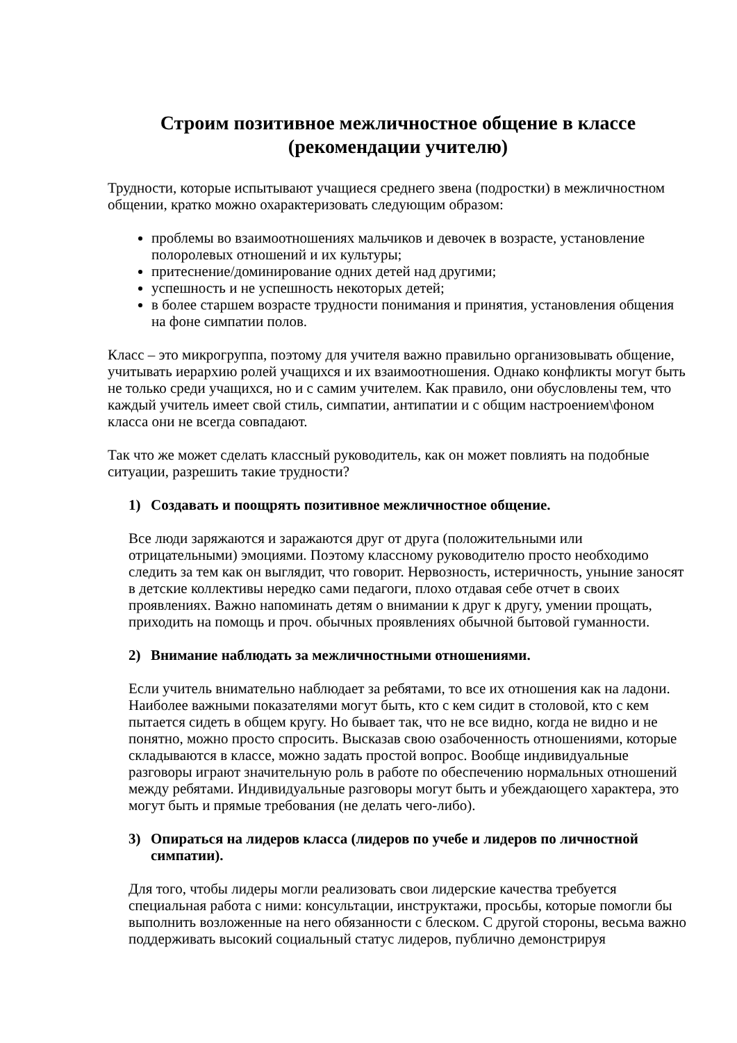Строим позитивное межличностное общение в классе
(рекомендации учителю)
Трудности, которые испытывают учащиеся среднего звена (подростки) в межличностном общении, кратко можно охарактеризовать следующим образом:
проблемы во взаимоотношениях мальчиков и девочек в возрасте, установление полоролевых отношений и их культуры;
притеснение/доминирование одних детей над другими;
успешность и не успешность некоторых детей;
в более старшем возрасте трудности понимания и принятия, установления общения на фоне симпатии полов.
Класс – это микрогруппа, поэтому для учителя важно правильно организовывать общение, учитывать иерархию ролей учащихся и их взаимоотношения. Однако конфликты могут быть не только среди учащихся, но и с самим учителем. Как правило, они обусловлены тем, что каждый учитель имеет свой стиль, симпатии, антипатии и с общим настроением\фоном класса они не всегда совпадают.
Так что же может сделать классный руководитель, как он может повлиять на подобные ситуации, разрешить такие трудности?
1) Создавать и поощрять позитивное межличностное общение.
Все люди заряжаются и заражаются друг от друга (положительными или отрицательными) эмоциями. Поэтому классному руководителю просто необходимо следить за тем как он выглядит, что говорит. Нервозность, истеричность, уныние заносят в детские коллективы нередко сами педагоги, плохо отдавая себе отчет в своих проявлениях. Важно напоминать детям о внимании к друг к другу, умении прощать, приходить на помощь и проч. обычных проявлениях обычной бытовой гуманности.
2) Внимание наблюдать за межличностными отношениями.
Если учитель внимательно наблюдает за ребятами, то все их отношения как на ладони. Наиболее важными показателями могут быть, кто с кем сидит в столовой, кто с кем пытается сидеть в общем кругу. Но бывает так, что не все видно, когда не видно и не понятно, можно просто спросить. Высказав свою озабоченность отношениями, которые складываются в классе, можно задать простой вопрос. Вообще индивидуальные разговоры играют значительную роль в работе по обеспечению нормальных отношений между ребятами. Индивидуальные разговоры могут быть и убеждающего характера, это могут быть и прямые требования (не делать чего-либо).
3) Опираться на лидеров класса (лидеров по учебе и лидеров по личностной симпатии).
Для того, чтобы лидеры могли реализовать свои лидерские качества требуется специальная работа с ними: консультации, инструктажи, просьбы, которые помогли бы выполнить возложенные на него обязанности с блеском. С другой стороны, весьма важно поддерживать высокий социальный статус лидеров, публично демонстрируя